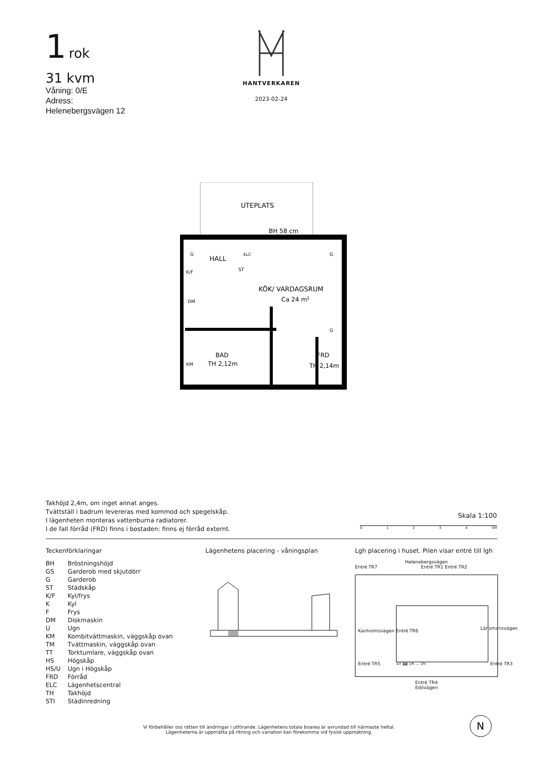1 rok
31 kvm
Våning: 0/E
Adress:
Helenebergsvägen 12
HANTVERKAREN
2023-02-24
UTEPLATS
BH 58 cm
HALL
KÖK/ VARDAGSRUM
Ca 24 m2
BAD
TH 2,12m
FRD
TH 2,14m
G
G
G
K/F
DM
KM
ST
ELC
Takhöjd 2,4m, om inget annat anges.
Tvättställ i badrum levereras med kommod och spegelskåp.
I lägenheten monteras vattenburna radiatorer.
I de fall förråd (FRD) finns i bostaden: finns ej förråd externt.
Skala 1:100
0 1 2 3 4 5M
Teckenförklaringar
| BH | Bröstningshöjd |
| GS | Garderob med skjutdörr |
| G | Garderob |
| ST | Städskåp |
| K/F | Kyl/frys |
| K | Kyl |
| F | Frys |
| DM | Diskmaskin |
| U | Ugn |
| KM | Kombitvättmaskin, väggskåp ovan |
| TM | Tvättmaskin, väggskåp ovan |
| TT | Torktumlare, väggskåp ovan |
| HS | Högskåp |
| HS/U | Ugn i Högskåp |
| FRD | Förråd |
| ELC | Lägenhetscentral |
| TH | Takhöjd |
| STI | Städinredning |
Lägenhetens placering - våningsplan
Lgh placering i huset. Pilen visar entré till lgh
Helenebergsvägen
Entré TR7 Entré TR1 Entré TR2
10 12 14 ... 16
Kanholmsvägen Entré TR6
Entré TR5
Länsmansvägen
Entré TR3
Entré TR4
Edövägen
Vi förbehåller oss rätten till ändringar i utförande. Lägenhetens totala boarea är avrundad till närmaste heltal.
Lägenheterna är uppmätta på ritning och variation kan förekomma vid fysisk uppmätning.
N